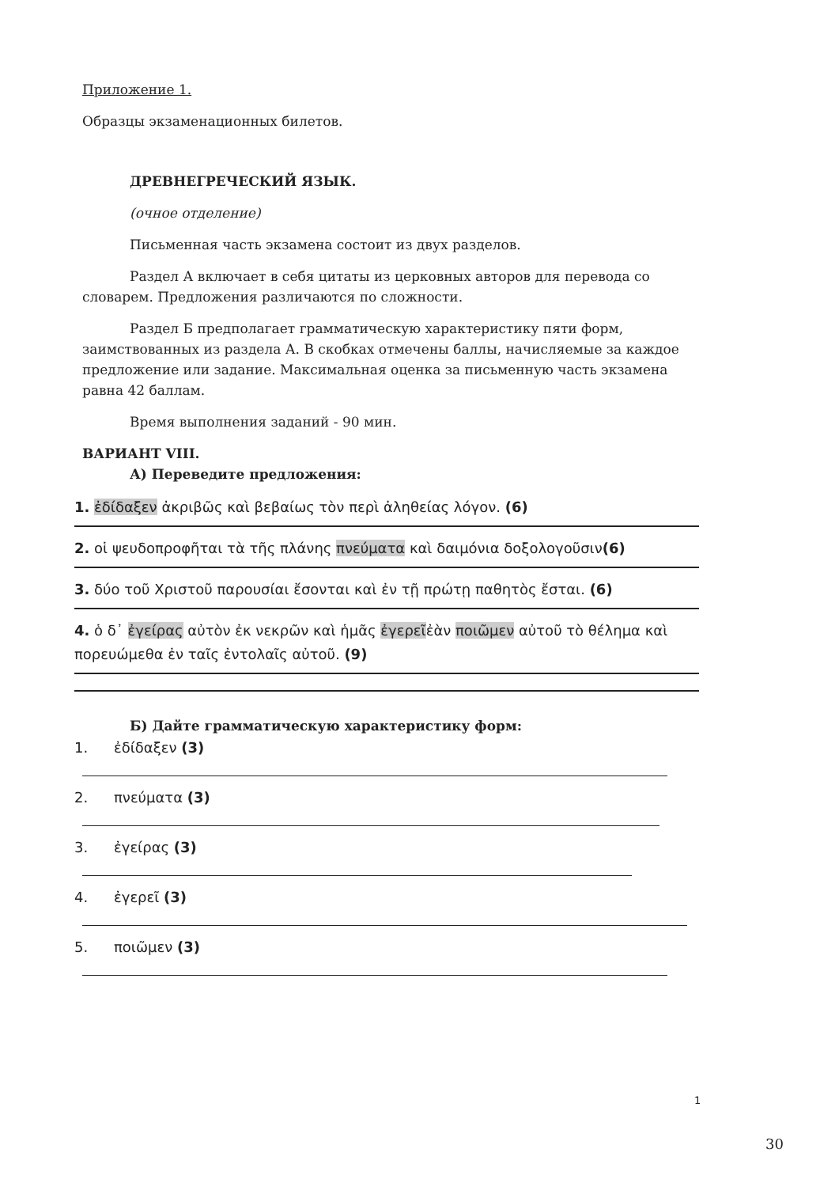Приложение 1.
Образцы экзаменационных билетов.
ДРЕВНЕГРЕЧЕСКИЙ ЯЗЫК.
(очное отделение)
Письменная часть экзамена состоит из двух разделов.
Раздел А включает в себя цитаты из церковных авторов для перевода со словарем. Предложения различаются по сложности.
Раздел Б предполагает грамматическую характеристику пяти форм, заимствованных из раздела А. В скобках отмечены баллы, начисляемые за каждое предложение или задание. Максимальная оценка за письменную часть экзамена равна 42 баллам.
Время выполнения заданий - 90 мин.
ВАРИАНТ VIII.
А) Переведите предложения:
1. ἐδίδαξεν ἀκριβῶς καὶ βεβαίως τὸν περὶ ἀληθείας λόγον. (6)
2. οἱ ψευδοπροφῆται τὰ τῆς πλάνης πνεύματα καὶ δαιμόνια δοξολογοῦσιν(6)
3. δύο τοῦ Χριστοῦ παρουσίαι ἔσονται καὶ ἐν τῇ πρώτῃ παθητὸς ἔσται. (6)
4. ὁ δ᾽ ἐγείρας αὐτὸν ἐκ νεκρῶν καὶ ἡμᾶς ἐγερεῖἐὰν ποιῶμεν αὐτοῦ τὸ θέλημα καὶ πορευώμεθα ἐν ταῖς ἐντολαῖς αὐτοῦ. (9)
Б) Дайте грамматическую характеристику форм:
1. ἐδίδαξεν (3)
2. πνεύματα (3)
3. ἐγείρας (3)
4. ἐγερεῖ (3)
5. ποιῶμεν (3)
1
30